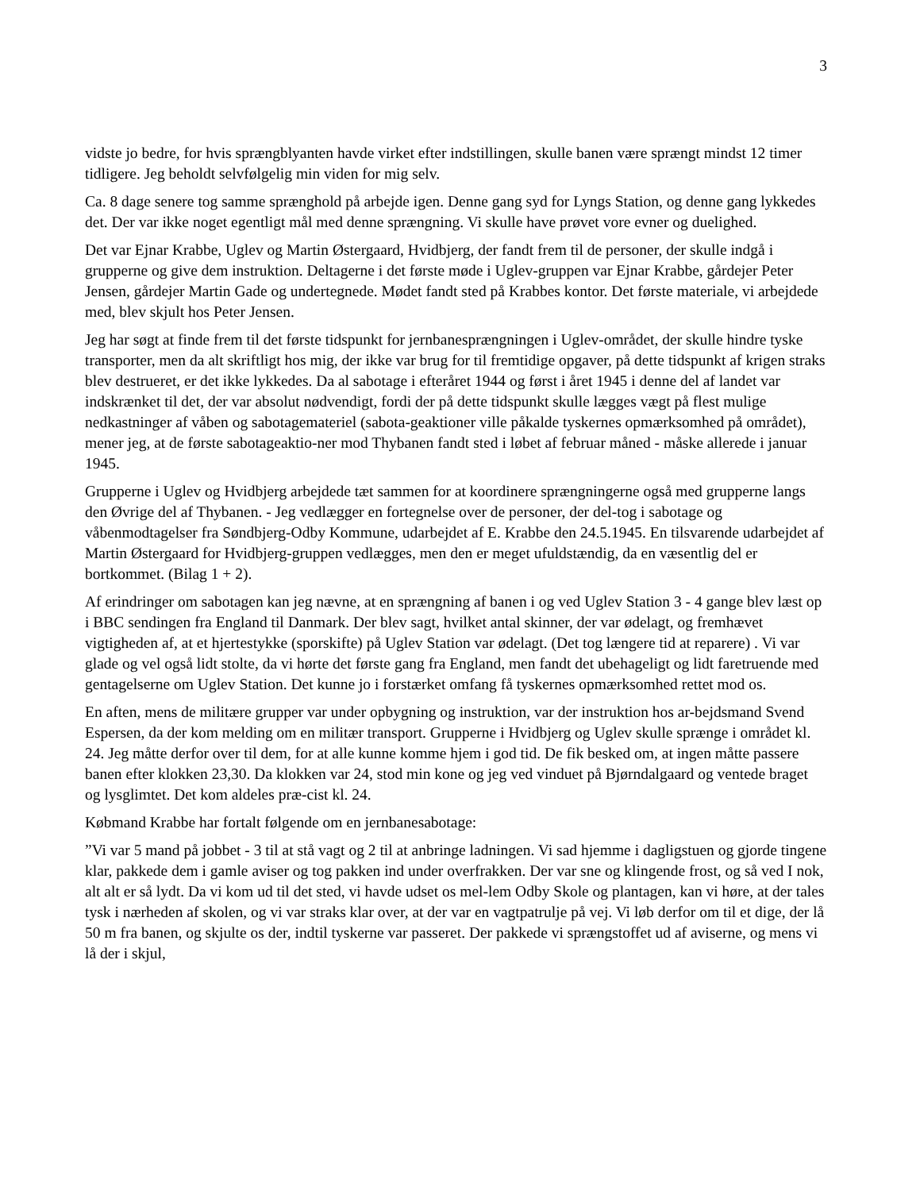3
vidste jo bedre, for hvis sprængblyanten havde virket efter indstillingen, skulle banen være sprængt mindst 12 timer tidligere. Jeg beholdt selvfølgelig min viden for mig selv.
Ca. 8 dage senere tog samme sprænghold på arbejde igen. Denne gang syd for Lyngs Station, og denne gang lykkedes det. Der var ikke noget egentligt mål med denne sprængning. Vi skulle have prøvet vore evner og duelighed.
Det var Ejnar Krabbe, Uglev og Martin Østergaard, Hvidbjerg, der fandt frem til de personer, der skulle indgå i grupperne og give dem instruktion. Deltagerne i det første møde i Uglev-gruppen var Ejnar Krabbe, gårdejer Peter Jensen, gårdejer Martin Gade og undertegnede. Mødet fandt sted på Krabbes kontor. Det første materiale, vi arbejdede med, blev skjult hos Peter Jensen.
Jeg har søgt at finde frem til det første tidspunkt for jernbanesprængningen i Uglev-området, der skulle hindre tyske transporter, men da alt skriftligt hos mig, der ikke var brug for til fremtidige opgaver, på dette tidspunkt af krigen straks blev destrueret, er det ikke lykkedes. Da al sabotage i efteråret 1944 og først i året 1945 i denne del af landet var indskrænket til det, der var absolut nødvendigt, fordi der på dette tidspunkt skulle lægges vægt på flest mulige nedkastninger af våben og sabotagemateriel (sabota-geaktioner ville påkalde tyskernes opmærksomhed på området), mener jeg, at de første sabotageaktio-ner mod Thybanen fandt sted i løbet af februar måned - måske allerede i januar 1945.
Grupperne i Uglev og Hvidbjerg arbejdede tæt sammen for at koordinere sprængningerne også med grupperne langs den Øvrige del af Thybanen. - Jeg vedlægger en fortegnelse over de personer, der del-tog i sabotage og våbenmodtagelser fra Søndbjerg-Odby Kommune, udarbejdet af E. Krabbe den 24.5.1945. En tilsvarende udarbejdet af Martin Østergaard for Hvidbjerg-gruppen vedlægges, men den er meget ufuldstændig, da en væsentlig del er bortkommet. (Bilag 1 + 2).
Af erindringer om sabotagen kan jeg nævne, at en sprængning af banen i og ved Uglev Station 3 - 4 gange blev læst op i BBC sendingen fra England til Danmark. Der blev sagt, hvilket antal skinner, der var ødelagt, og fremhævet vigtigheden af, at et hjertestykke (sporskifte) på Uglev Station var ødelagt. (Det tog længere tid at reparere) . Vi var glade og vel også lidt stolte, da vi hørte det første gang fra England, men fandt det ubehageligt og lidt faretruende med gentagelserne om Uglev Station. Det kunne jo i forstærket omfang få tyskernes opmærksomhed rettet mod os.
En aften, mens de militære grupper var under opbygning og instruktion, var der instruktion hos ar-bejdsmand Svend Espersen, da der kom melding om en militær transport. Grupperne i Hvidbjerg og Uglev skulle sprænge i området kl. 24. Jeg måtte derfor over til dem, for at alle kunne komme hjem i god tid. De fik besked om, at ingen måtte passere banen efter klokken 23,30. Da klokken var 24, stod min kone og jeg ved vinduet på Bjørndalgaard og ventede braget og lysglimtet. Det kom aldeles præ-cist kl. 24.
Købmand Krabbe har fortalt følgende om en jernbanesabotage:
”Vi var 5 mand på jobbet - 3 til at stå vagt og 2 til at anbringe ladningen. Vi sad hjemme i dagligstuen og gjorde tingene klar, pakkede dem i gamle aviser og tog pakken ind under overfrakken. Der var sne og klingende frost, og så ved I nok, alt alt er så lydt. Da vi kom ud til det sted, vi havde udset os mel-lem Odby Skole og plantagen, kan vi høre, at der tales tysk i nærheden af skolen, og vi var straks klar over, at der var en vagtpatrulje på vej. Vi løb derfor om til et dige, der lå 50 m fra banen, og skjulte os der, indtil tyskerne var passeret. Der pakkede vi sprængstoffet ud af aviserne, og mens vi lå der i skjul,